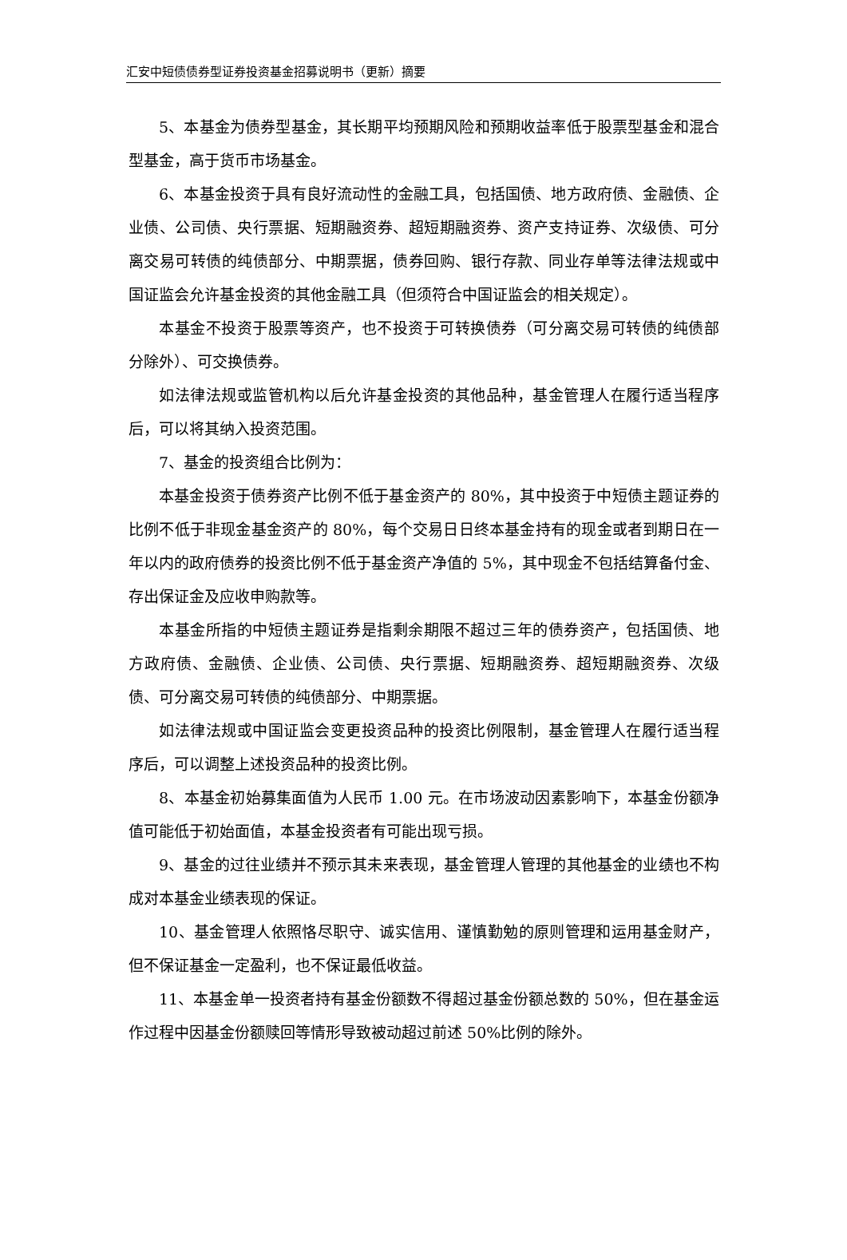汇安中短债债券型证券投资基金招募说明书（更新）摘要
5、本基金为债券型基金，其长期平均预期风险和预期收益率低于股票型基金和混合型基金，高于货币市场基金。
6、本基金投资于具有良好流动性的金融工具，包括国债、地方政府债、金融债、企业债、公司债、央行票据、短期融资券、超短期融资券、资产支持证券、次级债、可分离交易可转债的纯债部分、中期票据，债券回购、银行存款、同业存单等法律法规或中国证监会允许基金投资的其他金融工具（但须符合中国证监会的相关规定）。
本基金不投资于股票等资产，也不投资于可转换债券（可分离交易可转债的纯债部分除外）、可交换债券。
如法律法规或监管机构以后允许基金投资的其他品种，基金管理人在履行适当程序后，可以将其纳入投资范围。
7、基金的投资组合比例为：
本基金投资于债券资产比例不低于基金资产的 80%，其中投资于中短债主题证券的比例不低于非现金基金资产的 80%，每个交易日日终本基金持有的现金或者到期日在一年以内的政府债券的投资比例不低于基金资产净值的 5%，其中现金不包括结算备付金、存出保证金及应收申购款等。
本基金所指的中短债主题证券是指剩余期限不超过三年的债券资产，包括国债、地方政府债、金融债、企业债、公司债、央行票据、短期融资券、超短期融资券、次级债、可分离交易可转债的纯债部分、中期票据。
如法律法规或中国证监会变更投资品种的投资比例限制，基金管理人在履行适当程序后，可以调整上述投资品种的投资比例。
8、本基金初始募集面值为人民币 1.00 元。在市场波动因素影响下，本基金份额净值可能低于初始面值，本基金投资者有可能出现亏损。
9、基金的过往业绩并不预示其未来表现，基金管理人管理的其他基金的业绩也不构成对本基金业绩表现的保证。
10、基金管理人依照恪尽职守、诚实信用、谨慎勤勉的原则管理和运用基金财产，但不保证基金一定盈利，也不保证最低收益。
11、本基金单一投资者持有基金份额数不得超过基金份额总数的 50%，但在基金运作过程中因基金份额赎回等情形导致被动超过前述 50%比例的除外。